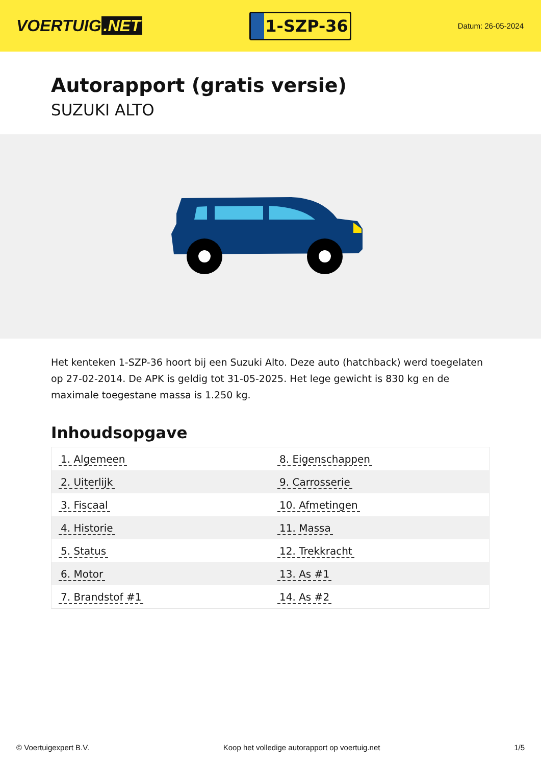VOERTUIG.NET
1-SZP-36
Datum: 26-05-2024
Autorapport (gratis versie)
SUZUKI ALTO
Het kenteken 1-SZP-36 hoort bij een Suzuki Alto. Deze auto (hatchback) werd toegelaten op 27-02-2014. De APK is geldig tot 31-05-2025. Het lege gewicht is 830 kg en de maximale toegestane massa is 1.250 kg.
Inhoudsopgave
| 1. Algemeen | 8. Eigenschappen |
| 2. Uiterlijk | 9. Carrosserie |
| 3. Fiscaal | 10. Afmetingen |
| 4. Historie | 11. Massa |
| 5. Status | 12. Trekkracht |
| 6. Motor | 13. As #1 |
| 7. Brandstof #1 | 14. As #2 |
© Voertuigexpert B.V. Koop het volledige autorapport op voertuig.net 1/5